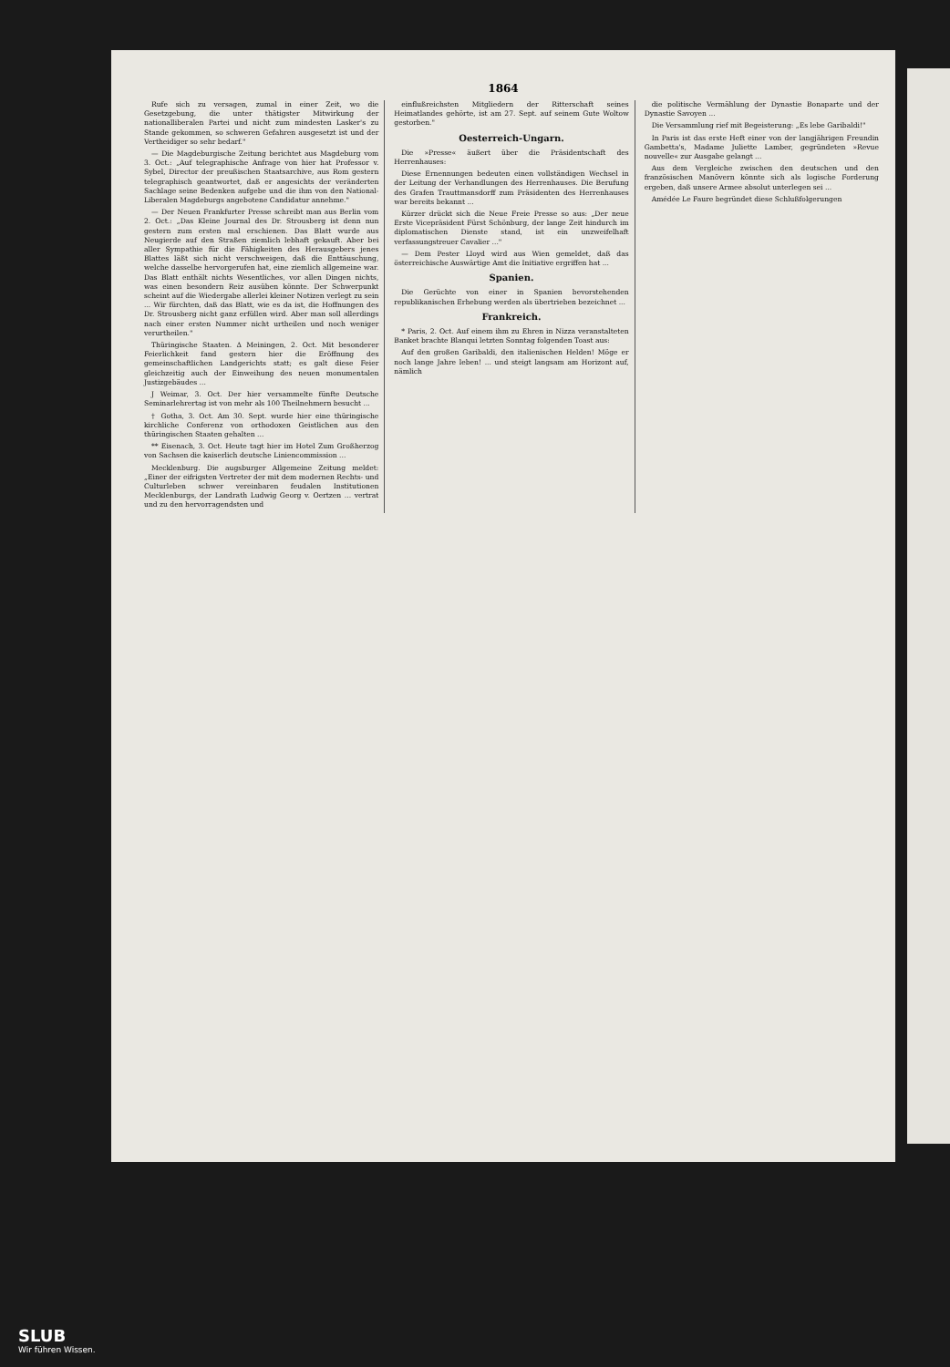1864
Rufe sich zu versagen, zumal in einer Zeit, wo die Gesetzgebung, die unter thätigster Mitwirkung der nationalliberalen Partei und nicht zum mindesten Lasker's zu Stande gekommen, so schweren Gefahren ausgesetzt ist und der Vertheidiger so sehr bedarf."
— Die Magdeburgische Zeitung berichtet aus Magdeburg vom 3. Oct.: „Auf telegraphische Anfrage von hier hat Professor v. Sybel, Director der preußischen Staatsarchive, aus Rom gestern telegraphisch geantwortet, daß er angesichts der veränderten Sachlage seine Bedenken aufgebe und die ihm von den National-Liberalen Magdeburgs angebotene Candidatur annehme."
— Der Neuen Frankfurter Presse schreibt man aus Berlin vom 2. Oct.: „Das Kleine Journal des Dr. Strousberg ist denn nun gestern zum ersten mal erschienen. Das Blatt wurde aus Neugierde auf den Straßen ziemlich lebhaft gekauft. Aber bei aller Sympathie für die Fähigkeiten des Herausgebers jenes Blattes läßt sich nicht verschweigen, daß die Enttäuschung, welche dasselbe hervorgerufen hat, eine ziemlich allgemeine war. Das Blatt enthält nichts Wesentliches, vor allen Dingen nichts, was einen besondern Reiz ausüben könnte. Der Schwerpunkt scheint auf die Wiedergabe allerlei kleiner Notizen verlegt zu sein ... Wir fürchten, daß das Blatt, wie es da ist, die Hoffnungen des Dr. Strousberg nicht ganz erfüllen wird. Aber man soll allerdings nach einer ersten Nummer nicht urtheilen und noch weniger verurtheilen."
Thüringische Staaten. Δ Meiningen, 2. Oct. Mit besonderer Feierlichkeit fand gestern hier die Eröffnung des gemeinschaftlichen Landgerichts statt; es galt diese Feier gleichzeitig auch der Einweihung des neuen monumentalen Justizgebäudes ...
J Weimar, 3. Oct. Der hier versammelte fünfte Deutsche Seminarlehrertag ist von mehr als 100 Theilnehmern besucht ...
† Gotha, 3. Oct. Am 30. Sept. wurde hier eine thüringische kirchliche Conferenz von orthodoxen Geistlichen aus den thüringischen Staaten gehalten ...
** Eisenach, 3. Oct. Heute tagt hier im Hotel Zum Großherzog von Sachsen die kaiserlich deutsche Liniencommission ...
Mecklenburg. Die augsburger Allgemeine Zeitung meldet: „Einer der eifrigsten Vertreter der mit dem modernen Rechts- und Culturleben schwer vereinbaren feudalen Institutionen Mecklenburgs, der Landrath Ludwig Georg v. Oertzen ... vertrat und zu den hervorragendsten und
einflußreichsten Mitgliedern der Ritterschaft seines Heimatlandes gehörte, ist am 27. Sept. auf seinem Gute Woltow gestorben."
Oesterreich-Ungarn.
Die »Presse« äußert über die Präsidentschaft des Herrenhauses:
Diese Ernennungen bedeuten einen vollständigen Wechsel in der Leitung der Verhandlungen des Herrenhauses. Die Berufung des Grafen Trauttmansdorff zum Präsidenten des Herrenhauses war bereits bekannt ...
Kürzer drückt sich die Neue Freie Presse so aus: „Der neue Erste Vicepräsident Fürst Schönburg, der lange Zeit hindurch im diplomatischen Dienste stand, ist ein unzweifelhaft verfassungstreuer Cavalier ..."
— Dem Pester Lloyd wird aus Wien gemeldet, daß das österreichische Auswärtige Amt die Initiative ergriffen hat ...
Spanien.
Die Gerüchte von einer in Spanien bevorstehenden republikanischen Erhebung werden als übertrieben bezeichnet ...
Frankreich.
* Paris, 2. Oct. Auf einem ihm zu Ehren in Nizza veranstalteten Banket brachte Blanqui letzten Sonntag folgenden Toast aus:
Auf den großen Garibaldi, den italienischen Helden! Möge er noch lange Jahre leben! ... und steigt langsam am Horizont auf, nämlich
die politische Vermählung der Dynastie Bonaparte und der Dynastie Savoyen ...
Die Versammlung rief mit Begeisterung: „Es lebe Garibaldi!"
In Paris ist das erste Heft einer von der langjährigen Freundin Gambetta's, Madame Juliette Lamber, gegründeten »Revue nouvelle« zur Ausgabe gelangt ...
Aus dem Vergleiche zwischen den deutschen und den französischen Manövern könnte sich als logische Forderung ergeben, daß unsere Armee absolut unterlegen sei ...
Amédée Le Faure begründet diese Schlußfolgerungen
SLUB
Wir führen Wissen.